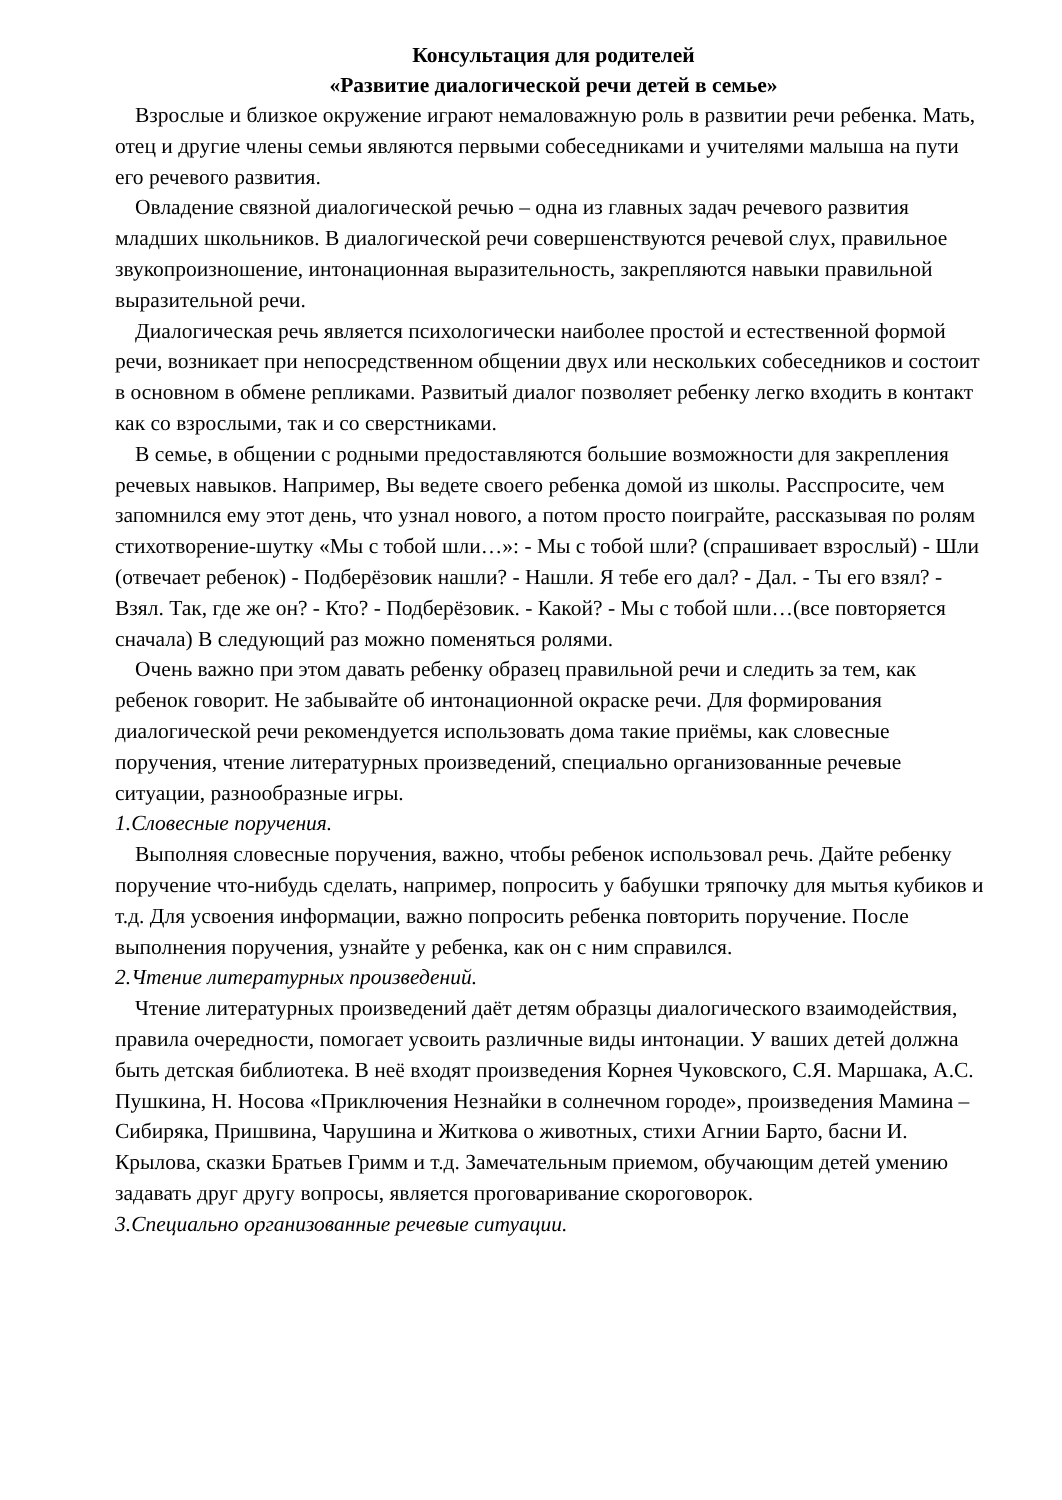Консультация для родителей
«Развитие диалогической речи детей в семье»
Взрослые и близкое окружение играют немаловажную роль в развитии речи ребенка. Мать, отец и другие члены семьи являются первыми собеседниками и учителями малыша на пути его речевого развития.
Овладение связной диалогической речью – одна из главных задач речевого развития младших школьников. В диалогической речи совершенствуются речевой слух, правильное звукопроизношение, интонационная выразительность, закрепляются навыки правильной выразительной речи.
Диалогическая речь является психологически наиболее простой и естественной формой речи, возникает при непосредственном общении двух или нескольких собеседников и состоит в основном в обмене репликами. Развитый диалог позволяет ребенку легко входить в контакт как со взрослыми, так и со сверстниками.
В семье, в общении с родными предоставляются большие возможности для закрепления речевых навыков. Например, Вы ведете своего ребенка домой из школы. Расспросите, чем запомнился ему этот день, что узнал нового, а потом просто поиграйте, рассказывая по ролям стихотворение-шутку «Мы с тобой шли…»: - Мы с тобой шли? (спрашивает взрослый) - Шли (отвечает ребенок) - Подберёзовик нашли? - Нашли. Я тебе его дал? - Дал. - Ты его взял? - Взял. Так, где же он? - Кто? - Подберёзовик. - Какой? - Мы с тобой шли…(все повторяется сначала) В следующий раз можно поменяться ролями.
Очень важно при этом давать ребенку образец правильной речи и следить за тем, как ребенок говорит. Не забывайте об интонационной окраске речи. Для формирования диалогической речи рекомендуется использовать дома такие приёмы, как словесные поручения, чтение литературных произведений, специально организованные речевые ситуации, разнообразные игры.
1.Словесные поручения.
Выполняя словесные поручения, важно, чтобы ребенок использовал речь. Дайте ребенку поручение что-нибудь сделать, например, попросить у бабушки тряпочку для мытья кубиков и т.д. Для усвоения информации, важно попросить ребенка повторить поручение. После выполнения поручения, узнайте у ребенка, как он с ним справился.
2.Чтение литературных произведений.
Чтение литературных произведений даёт детям образцы диалогического взаимодействия, правила очередности, помогает усвоить различные виды интонации. У ваших детей должна быть детская библиотека. В неё входят произведения Корнея Чуковского, С.Я. Маршака, А.С. Пушкина, Н. Носова «Приключения Незнайки в солнечном городе», произведения Мамина – Сибиряка, Пришвина, Чарушина и Житкова о животных, стихи Агнии Барто, басни И. Крылова, сказки Братьев Гримм и т.д. Замечательным приемом, обучающим детей умению задавать друг другу вопросы, является проговаривание скороговорок.
3.Специально организованные речевые ситуации.